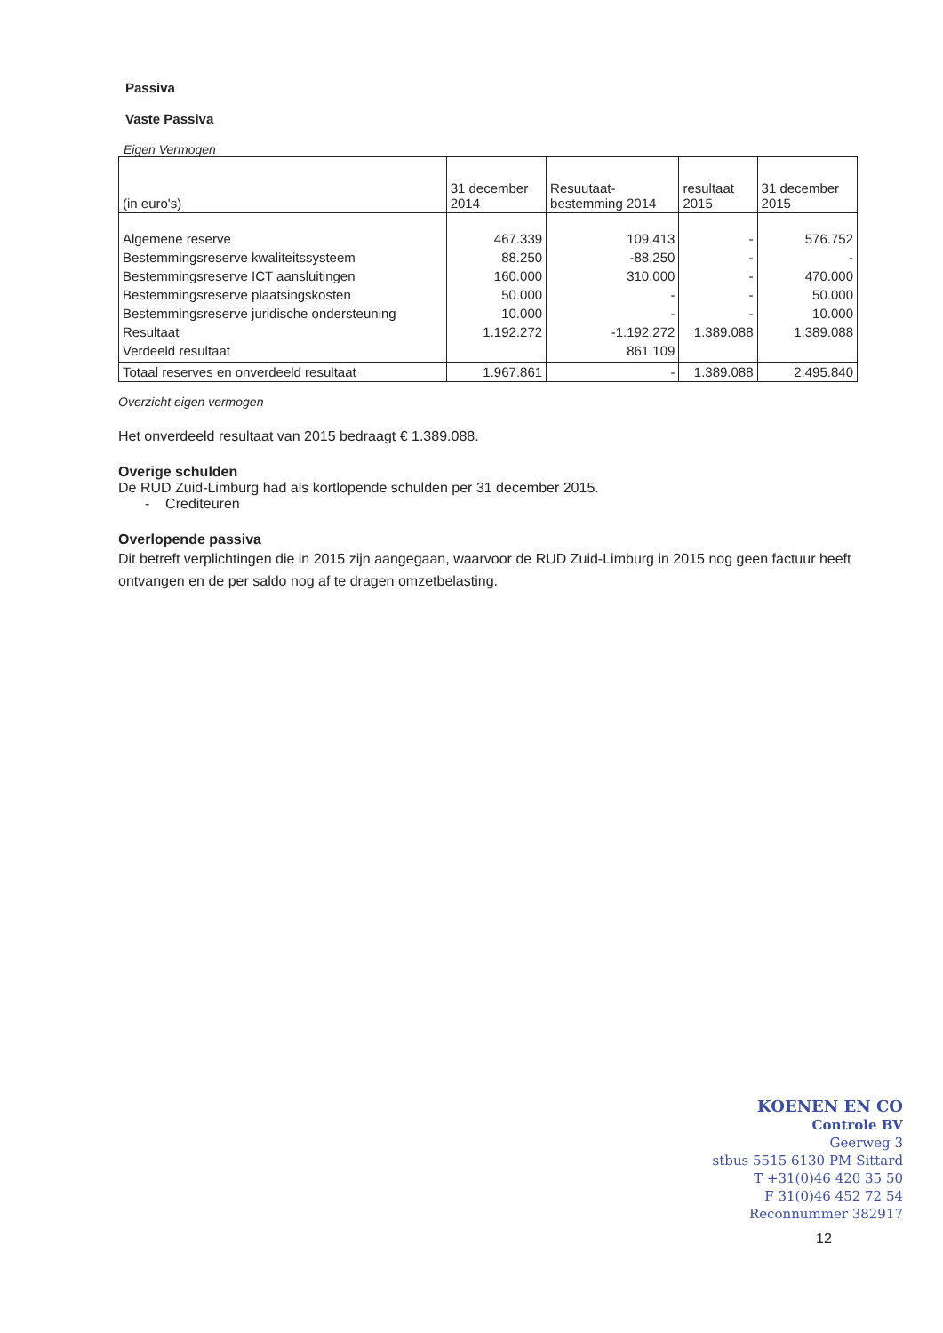Passiva
Vaste Passiva
Eigen Vermogen
| (in euro's) | 31 december 2014 | Resuutaat- bestemming 2014 | resultaat 2015 | 31 december 2015 |
| --- | --- | --- | --- | --- |
| Algemene reserve Bestemmingsreserve kwaliteitssysteem Bestemmingsreserve ICT aansluitingen Bestemmingsreserve plaatsingskosten Bestemmingsreserve juridische ondersteuning Resultaat Verdeeld resultaat | 467.339 88.250 160.000 50.000 10.000 1.192.272 | 109.413 -88.250 310.000 - - -1.192.272 861.109 | - - - - - 1.389.088 | 576.752 - 470.000 50.000 10.000 1.389.088 |
| Totaal reserves en onverdeeld resultaat | 1.967.861 | - | 1.389.088 | 2.495.840 |
Overzicht eigen vermogen
Het onverdeeld resultaat van 2015 bedraagt € 1.389.088.
Overige schulden
De RUD Zuid-Limburg had als kortlopende schulden per 31 december 2015.
- Crediteuren
Overlopende passiva
Dit betreft verplichtingen die in 2015 zijn aangegaan, waarvoor de RUD Zuid-Limburg in 2015 nog geen factuur heeft ontvangen en de per saldo nog af te dragen omzetbelasting.
KOENEN EN CO
Controle BV
Geerweg 3
stbus 5515 6130 PM Sittard
T +31(0)46 420 35 50
F 31(0)46 452 72 54
Reconnummer 382917
12